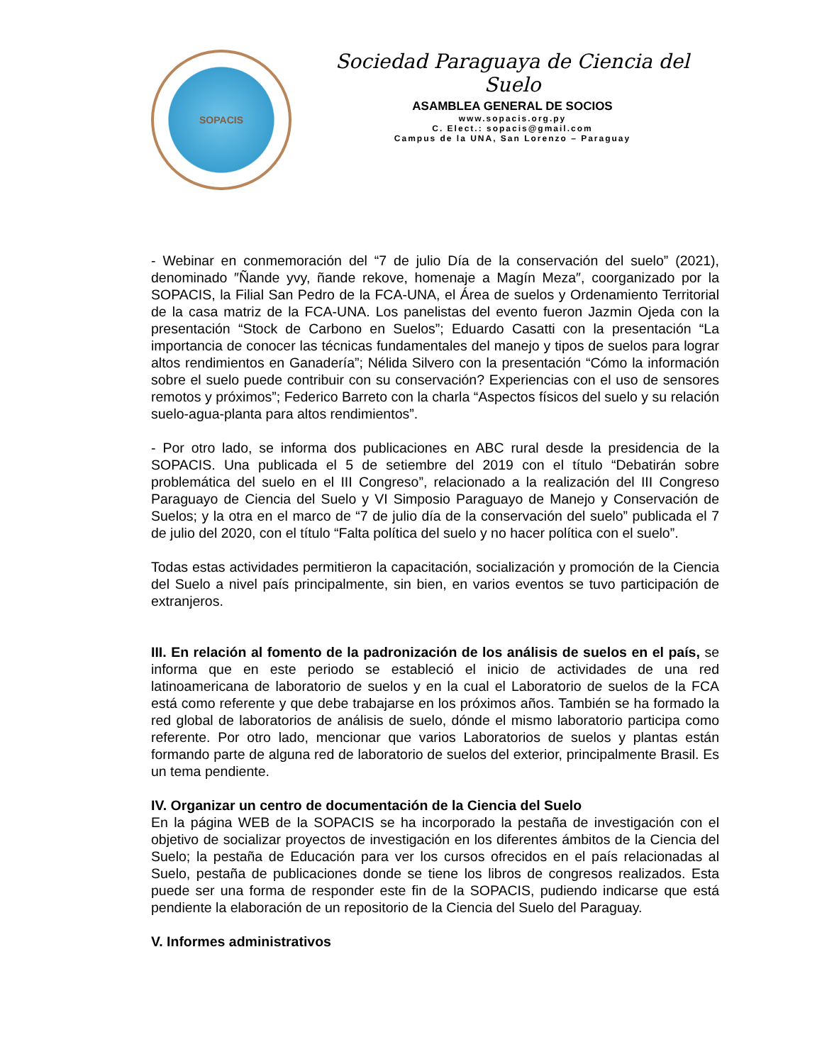SOPACIS
Sociedad Paraguaya de Ciencia del Suelo
ASAMBLEA GENERAL DE SOCIOS
www.sopacis.org.py
C. Elect.: sopacis@gmail.com
Campus de la UNA, San Lorenzo – Paraguay
- Webinar en conmemoración del “7 de julio Día de la conservación del suelo” (2021), denominado ″Ñande yvy, ñande rekove, homenaje a Magín Meza″, coorganizado por la SOPACIS, la Filial San Pedro de la FCA-UNA, el Área de suelos y Ordenamiento Territorial de la casa matriz de la FCA-UNA. Los panelistas del evento fueron Jazmin Ojeda con la presentación “Stock de Carbono en Suelos”; Eduardo Casatti con la presentación “La importancia de conocer las técnicas fundamentales del manejo y tipos de suelos para lograr altos rendimientos en Ganadería”; Nélida Silvero con la presentación “Cómo la información sobre el suelo puede contribuir con su conservación? Experiencias con el uso de sensores remotos y próximos”; Federico Barreto con la charla “Aspectos físicos del suelo y su relación suelo-agua-planta para altos rendimientos”.
- Por otro lado, se informa dos publicaciones en ABC rural desde la presidencia de la SOPACIS. Una publicada el 5 de setiembre del 2019 con el título “Debatirán sobre problemática del suelo en el III Congreso”, relacionado a la realización del III Congreso Paraguayo de Ciencia del Suelo y VI Simposio Paraguayo de Manejo y Conservación de Suelos; y la otra en el marco de “7 de julio día de la conservación del suelo” publicada el 7 de julio del 2020, con el título “Falta política del suelo y no hacer política con el suelo”.
Todas estas actividades permitieron la capacitación, socialización y promoción de la Ciencia del Suelo a nivel país principalmente, sin bien, en varios eventos se tuvo participación de extranjeros.
III. En relación al fomento de la padronización de los análisis de suelos en el país, se informa que en este periodo se estableció el inicio de actividades de una red latinoamericana de laboratorio de suelos y en la cual el Laboratorio de suelos de la FCA está como referente y que debe trabajarse en los próximos años. También se ha formado la red global de laboratorios de análisis de suelo, dónde el mismo laboratorio participa como referente. Por otro lado, mencionar que varios Laboratorios de suelos y plantas están formando parte de alguna red de laboratorio de suelos del exterior, principalmente Brasil. Es un tema pendiente.
IV. Organizar un centro de documentación de la Ciencia del Suelo
En la página WEB de la SOPACIS se ha incorporado la pestaña de investigación con el objetivo de socializar proyectos de investigación en los diferentes ámbitos de la Ciencia del Suelo; la pestaña de Educación para ver los cursos ofrecidos en el país relacionadas al Suelo, pestaña de publicaciones donde se tiene los libros de congresos realizados. Esta puede ser una forma de responder este fin de la SOPACIS, pudiendo indicarse que está pendiente la elaboración de un repositorio de la Ciencia del Suelo del Paraguay.
V. Informes administrativos